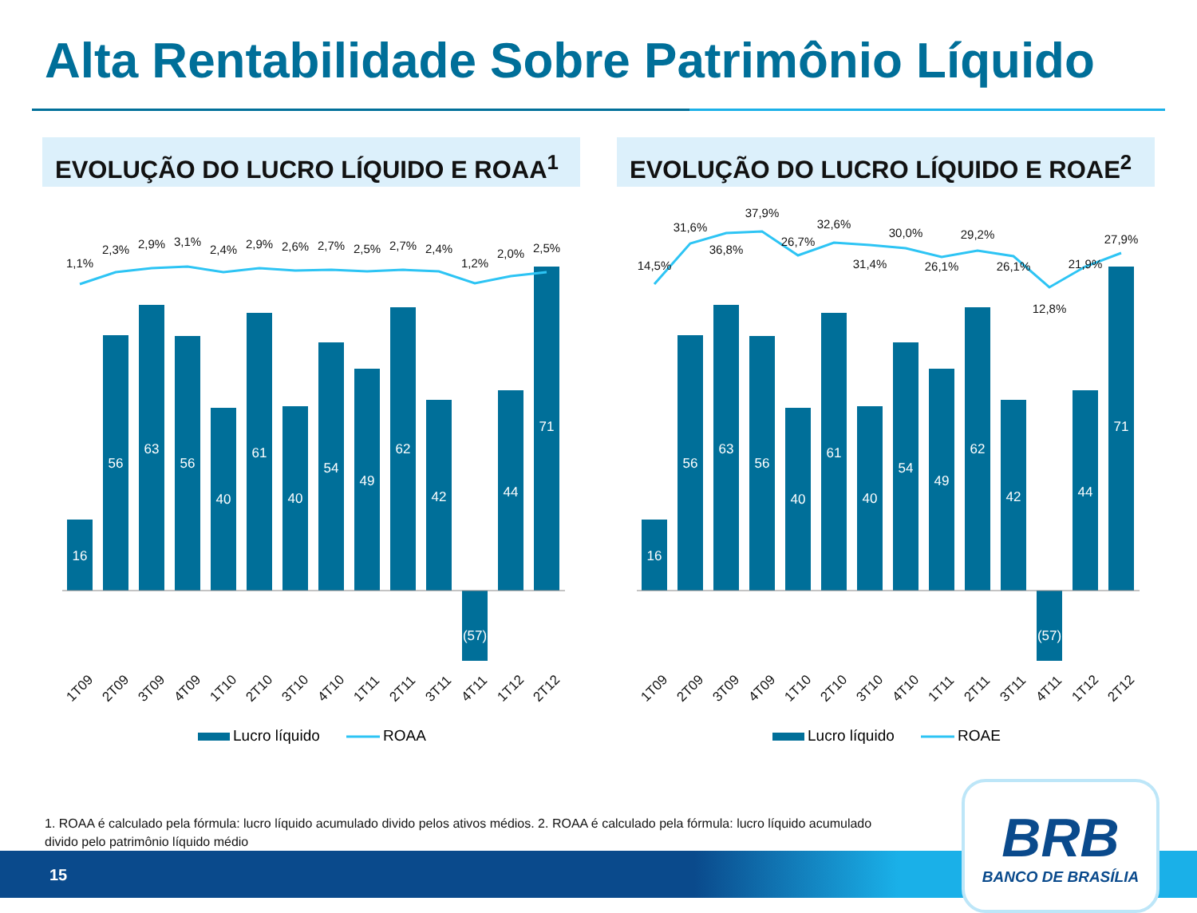Alta Rentabilidade Sobre Patrimônio Líquido
EVOLUÇÃO DO LUCRO LÍQUIDO E ROAA<sup>1</sup> EVOLUÇÃO DO LUCRO LÍQUIDO E ROAE<sup>2</sup>
16
56
63
56
40
61
40
54
49
62
42
(57)
44
71
1,1%
2,3%
2,9%
3,1%
2,4%
2,9%
2,6%
2,7%
2,5%
2,7%
2,4%
1,2%
2,0%
2,5%
1T09
2T09
3T09
4T09
1T10
2T10
3T10
4T10
1T11
2T11
3T11
4T11
1T12
2T12
Lucro líquido
ROAA
16
56
63
56
40
61
40
54
49
62
42
(57)
44
71
14,5%
31,6%
36,8%
37,9%
26,7%
32,6%
31,4%
30,0%
26,1%
29,2%
26,1%
12,8%
21,9%
27,9%
1T09
2T09
3T09
4T09
1T10
2T10
3T10
4T10
1T11
2T11
3T11
4T11
1T12
2T12
Lucro líquido
ROAE
1. ROAA é calculado pela fórmula: lucro líquido acumulado divido pelos ativos médios. 2. ROAA é calculado pela fórmula: lucro líquido acumulado divido pelo patrimônio líquido médio
15
BRB
BANCO DE BRASÍLIA